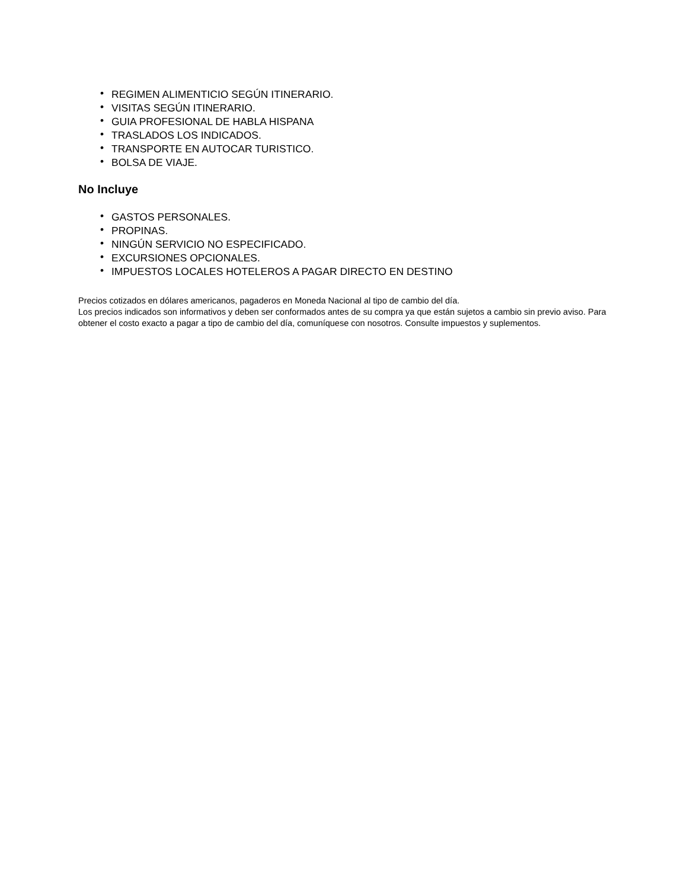• REGIMEN ALIMENTICIO SEGÚN ITINERARIO.
• VISITAS SEGÚN ITINERARIO.
• GUIA PROFESIONAL DE HABLA HISPANA
• TRASLADOS LOS INDICADOS.
• TRANSPORTE EN AUTOCAR TURISTICO.
• BOLSA DE VIAJE.
No Incluye
• GASTOS PERSONALES.
• PROPINAS.
• NINGÚN SERVICIO NO ESPECIFICADO.
• EXCURSIONES OPCIONALES.
• IMPUESTOS LOCALES HOTELEROS A PAGAR DIRECTO EN DESTINO
Precios cotizados en dólares americanos, pagaderos en Moneda Nacional al tipo de cambio del día.
Los precios indicados son informativos y deben ser conformados antes de su compra ya que están sujetos a cambio sin previo aviso. Para obtener el costo exacto a pagar a tipo de cambio del día, comuníquese con nosotros. Consulte impuestos y suplementos.